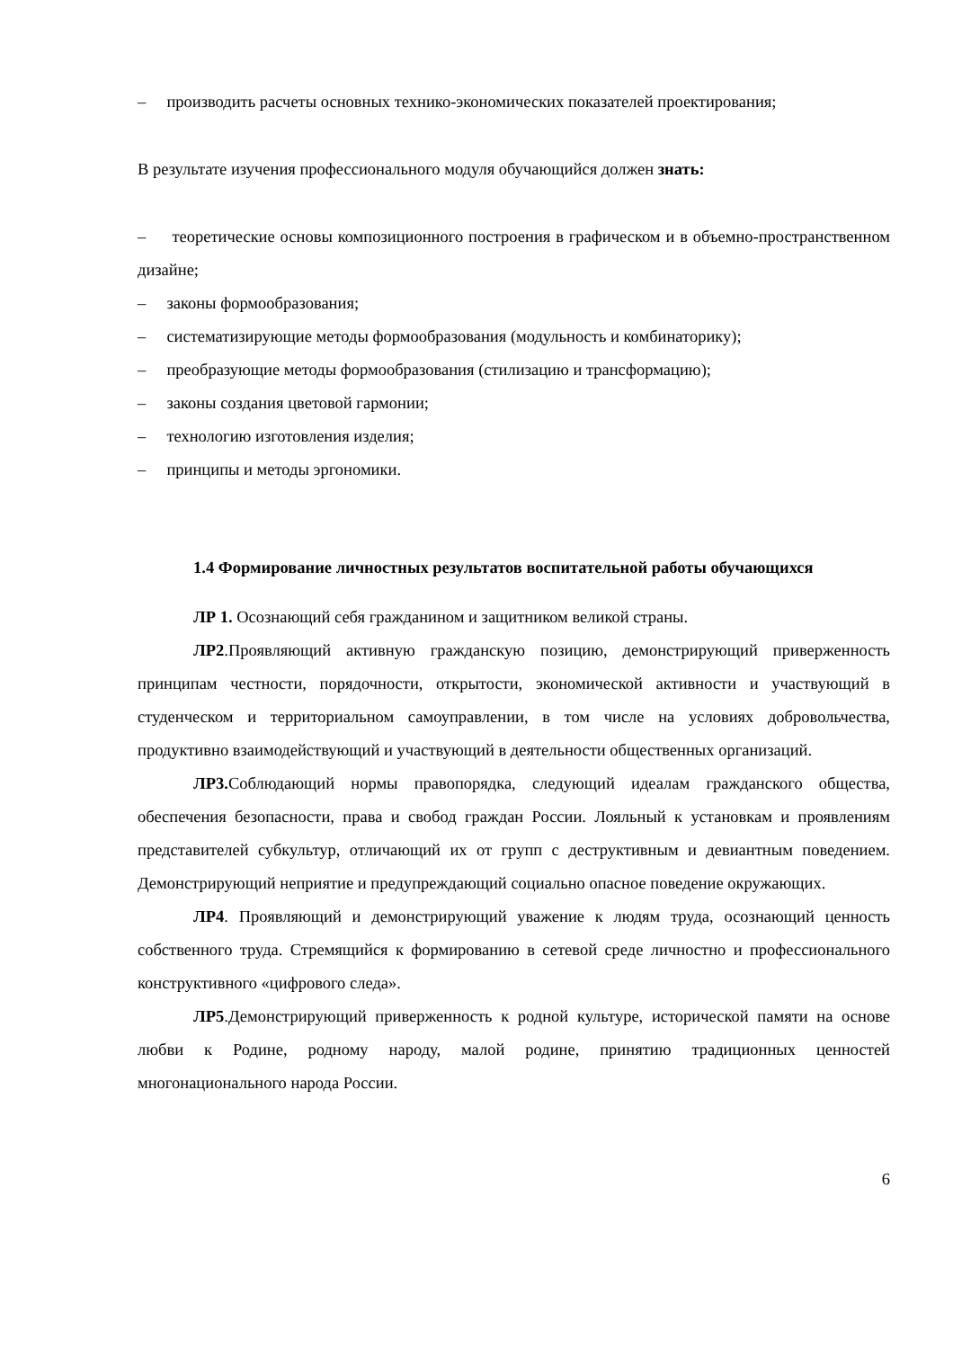– производить расчеты основных технико-экономических показателей проектирования;
В результате изучения профессионального модуля обучающийся должен знать:
– теоретические основы композиционного построения в графическом и в объемно-пространственном дизайне;
– законы формообразования;
– систематизирующие методы формообразования (модульность и комбинаторику);
– преобразующие методы формообразования (стилизацию и трансформацию);
– законы создания цветовой гармонии;
– технологию изготовления изделия;
– принципы и методы эргономики.
1.4 Формирование личностных результатов воспитательной работы обучающихся
ЛР 1. Осознающий себя гражданином и защитником великой страны.
ЛР2.Проявляющий активную гражданскую позицию, демонстрирующий приверженность принципам честности, порядочности, открытости, экономической активности и участвующий в студенческом и территориальном самоуправлении, в том числе на условиях добровольчества, продуктивно взаимодействующий и участвующий в деятельности общественных организаций.
ЛР3. Соблюдающий нормы правопорядка, следующий идеалам гражданского общества, обеспечения безопасности, права и свобод граждан России. Лояльный к установкам и проявлениям представителей субкультур, отличающий их от групп с деструктивным и девиантным поведением. Демонстрирующий неприятие и предупреждающий социально опасное поведение окружающих.
ЛР4. Проявляющий и демонстрирующий уважение к людям труда, осознающий ценность собственного труда. Стремящийся к формированию в сетевой среде личностно и профессионального конструктивного «цифрового следа».
ЛР5.Демонстрирующий приверженность к родной культуре, исторической памяти на основе любви к Родине, родному народу, малой родине, принятию традиционных ценностей многонационального народа России.
6